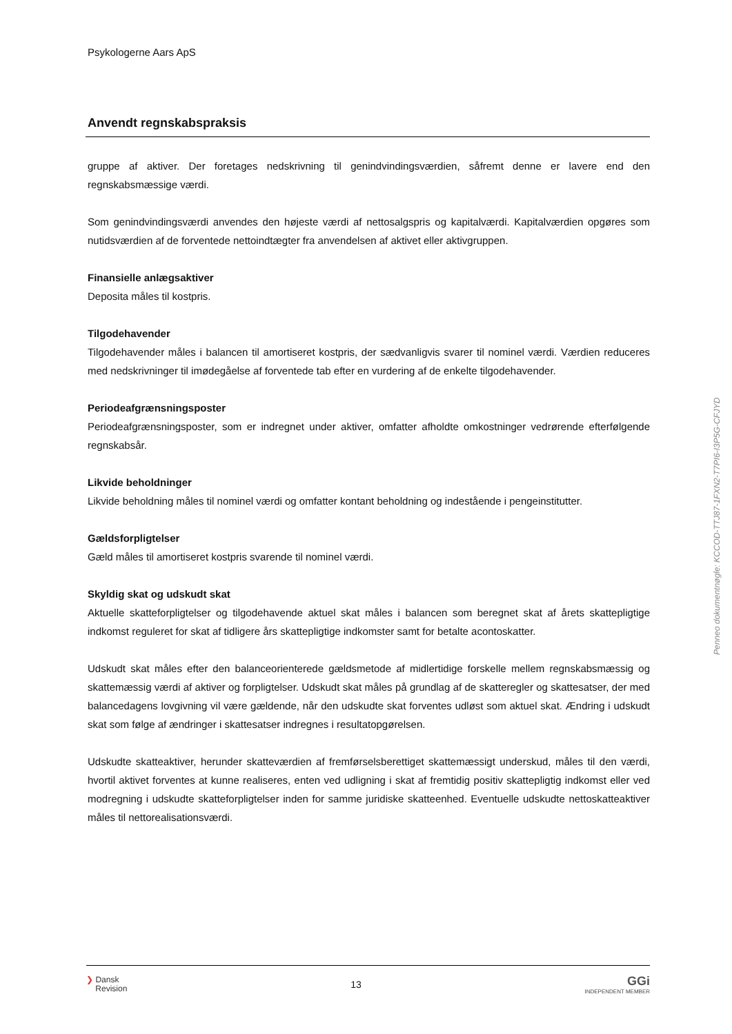Psykologerne Aars ApS
Anvendt regnskabspraksis
gruppe af aktiver. Der foretages nedskrivning til genindvindingsværdien, såfremt denne er lavere end den regnskabsmæssige værdi.
Som genindvindingsværdi anvendes den højeste værdi af nettosalgspris og kapitalværdi. Kapitalværdien opgøres som nutidsværdien af de forventede nettoindtægter fra anvendelsen af aktivet eller aktivgruppen.
Finansielle anlægsaktiver
Deposita måles til kostpris.
Tilgodehavender
Tilgodehavender måles i balancen til amortiseret kostpris, der sædvanligvis svarer til nominel værdi. Værdien reduceres med nedskrivninger til imødegåelse af forventede tab efter en vurdering af de enkelte tilgodehavender.
Periodeafgrænsningsposter
Periodeafgrænsningsposter, som er indregnet under aktiver, omfatter afholdte omkostninger vedrørende efterfølgende regnskabsår.
Likvide beholdninger
Likvide beholdning måles til nominel værdi og omfatter kontant beholdning og indestående i pengeinstitutter.
Gældsforpligtelser
Gæld måles til amortiseret kostpris svarende til nominel værdi.
Skyldig skat og udskudt skat
Aktuelle skatteforpligtelser og tilgodehavende aktuel skat måles i balancen som beregnet skat af årets skattepligtige indkomst reguleret for skat af tidligere års skattepligtige indkomster samt for betalte acontoskatter.
Udskudt skat måles efter den balanceorienterede gældsmetode af midlertidige forskelle mellem regnskabsmæssig og skattemæssig værdi af aktiver og forpligtelser. Udskudt skat måles på grundlag af de skatteregler og skattesatser, der med balancedagens lovgivning vil være gældende, når den udskudte skat forventes udløst som aktuel skat. Ændring i udskudt skat som følge af ændringer i skattesatser indregnes i resultatopgørelsen.
Udskudte skatteaktiver, herunder skatteværdien af fremførselsberettiget skattemæssigt underskud, måles til den værdi, hvortil aktivet forventes at kunne realiseres, enten ved udligning i skat af fremtidig positiv skattepligtig indkomst eller ved modregning i udskudte skatteforpligtelser inden for samme juridiske skatteenhed. Eventuelle udskudte nettoskatteaktiver måles til nettorealisationsværdi.
Penneo dokumentnøgle: KCCOD-TTJ87-1FXN2-T7PI6-I3P5G-CFJYD
❯ Dansk
Revision
13
GGi
INDEPENDENT MEMBER